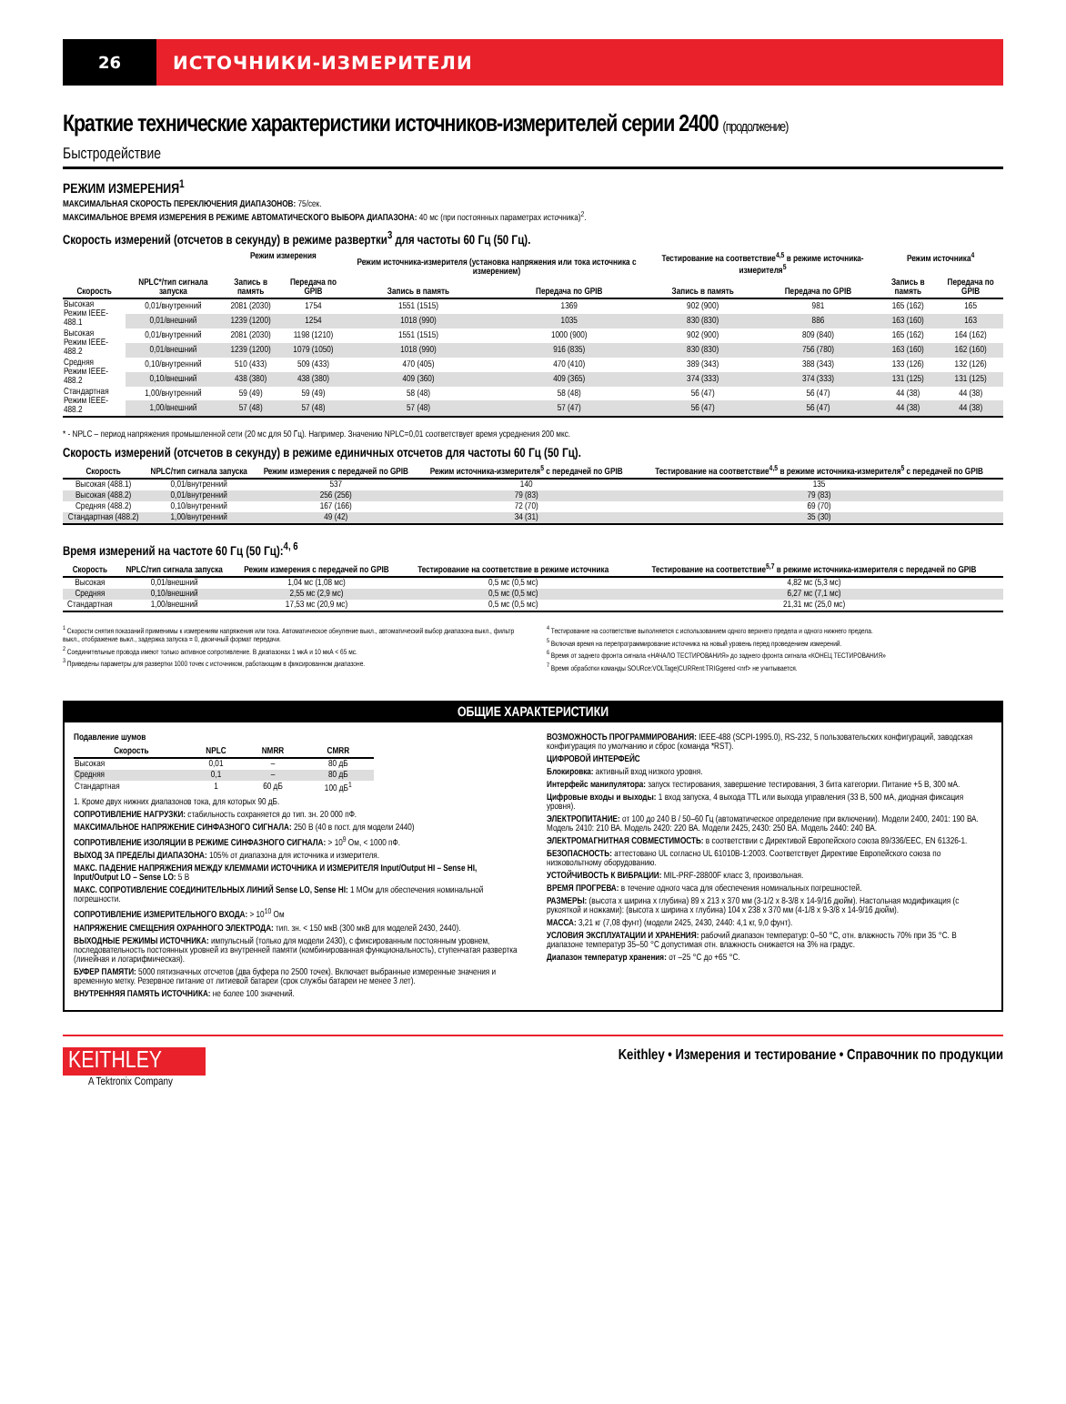26 ИСТОЧНИКИ-ИЗМЕРИТЕЛИ
Краткие технические характеристики источников-измерителей серии 2400 (продолжение)
Быстродействие
РЕЖИМ ИЗМЕРЕНИЯ<sup>1</sup>
МАКСИМАЛЬНАЯ СКОРОСТЬ ПЕРЕКЛЮЧЕНИЯ ДИАПАЗОНОВ: 75/сек.
МАКСИМАЛЬНОЕ ВРЕМЯ ИЗМЕРЕНИЯ В РЕЖИМЕ АВТОМАТИЧЕСКОГО ВЫБОРА ДИАПАЗОНА: 40 мс (при постоянных параметрах источника)<sup>2</sup>.
Скорость измерений (отсчетов в секунду) в режиме развертки<sup>3</sup> для частоты 60 Гц (50 Гц).
| | | Режим измерения | | Режим источника-измерителя (установка напряжения или тока источника с измерением) | | Тестирование на соответствие<sup>4,5</sup> в режиме источника-измерителя<sup>5</sup> | | Режим источника<sup>4</sup> | |
| --- | --- | --- | --- | --- | --- | --- | --- | --- | --- |
| Скорость | NPLC*/тип сигнала запуска | Запись в память | Передача по GPIB | Запись в память | Передача по GPIB | Запись в память | Передача по GPIB | Запись в память | Передача по GPIB |
| Высокая Режим IEEE-488.1 | 0,01/внутренний | 2081 (2030) | 1754 | 1551 (1515) | 1369 | 902 (900) | 981 | 165 (162) | 165 |
| | 0,01/внешний | 1239 (1200) | 1254 | 1018 (990) | 1035 | 830 (830) | 886 | 163 (160) | 163 |
| Высокая Режим IEEE-488.2 | 0,01/внутренний | 2081 (2030) | 1198 (1210) | 1551 (1515) | 1000 (900) | 902 (900) | 809 (840) | 165 (162) | 164 (162) |
| | 0,01/внешний | 1239 (1200) | 1079 (1050) | 1018 (990) | 916 (835) | 830 (830) | 756 (780) | 163 (160) | 162 (160) |
| Средняя Режим IEEE-488.2 | 0,10/внутренний | 510 (433) | 509 (433) | 470 (405) | 470 (410) | 389 (343) | 388 (343) | 133 (126) | 132 (126) |
| | 0,10/внешний | 438 (380) | 438 (380) | 409 (360) | 409 (365) | 374 (333) | 374 (333) | 131 (125) | 131 (125) |
| Стандартная Режим IEEE-488.2 | 1,00/внутренний | 59 (49) | 59 (49) | 58 (48) | 58 (48) | 56 (47) | 56 (47) | 44 (38) | 44 (38) |
| | 1,00/внешний | 57 (48) | 57 (48) | 57 (48) | 57 (47) | 56 (47) | 56 (47) | 44 (38) | 44 (38) |
* - NPLC – период напряжения промышленной сети (20 мс для 50 Гц). Например. Значению NPLC=0,01 соответствует время усреднения 200 мкс.
Скорость измерений (отсчетов в секунду) в режиме единичных отсчетов для частоты 60 Гц (50 Гц).
| Скорость | NPLC/тип сигнала запуска | Режим измерения с передачей по GPIB | Режим источника-измерителя<sup>5</sup> с передачей по GPIB | Тестирование на соответствие<sup>4,5</sup> в режиме источника-измерителя<sup>5</sup> с передачей по GPIB |
| --- | --- | --- | --- | --- |
| Высокая (488.1) | 0,01/внутренний | 537 | 140 | 135 |
| Высокая (488.2) | 0,01/внутренний | 256 (256) | 79 (83) | 79 (83) |
| Средняя (488.2) | 0,10/внутренний | 167 (166) | 72 (70) | 69 (70) |
| Стандартная (488.2) | 1,00/внутренний | 49 (42) | 34 (31) | 35 (30) |
Время измерений на частоте 60 Гц (50 Гц):<sup>4, 6</sup>
| Скорость | NPLC/тип сигнала запуска | Режим измерения с передачей по GPIB | Тестирование на соответствие в режиме источника | Тестирование на соответствие<sup>5,7</sup> в режиме источника-измерителя с передачей по GPIB |
| --- | --- | --- | --- | --- |
| Высокая | 0,01/внешний | 1,04 мс (1,08 мс) | 0,5 мс (0,5 мс) | 4,82 мс (5,3 мс) |
| Средняя | 0,10/внешний | 2,55 мс (2,9 мс) | 0,5 мс (0,5 мс) | 6,27 мс (7,1 мс) |
| Стандартная | 1,00/внешний | 17,53 мс (20,9 мс) | 0,5 мс (0,5 мс) | 21,31 мс (25,0 мс) |
<sup>1</sup> Скорости снятия показаний применимы к измерениям напряжения или тока. Автоматическое обнуление выкл., автоматический выбор диапазона выкл., фильтр выкл., отображение выкл., задержка запуска = 0, двоичный формат передачи.
<sup>2</sup> Соединительные провода имеют только активное сопротивление. В диапазонах 1 мкА и 10 мкА < 65 мс.
<sup>3</sup> Приведены параметры для развертки 1000 точек с источником, работающим в фиксированном диапазоне.
<sup>4</sup> Тестирование на соответствие выполняется с использованием одного верхнего предела и одного нижнего предела.
<sup>5</sup> Включая время на перепрограммирование источника на новый уровень перед проведением измерений.
<sup>6</sup> Время от заднего фронта сигнала «НАЧАЛО ТЕСТИРОВАНИЯ» до заднего фронта сигнала «КОНЕЦ ТЕСТИРОВАНИЯ»
<sup>7</sup> Время обработки команды SOURce:VOLTage|CURRent:TRIGgered <nrf> не учитывается.
ОБЩИЕ ХАРАКТЕРИСТИКИ
Подавление шумов
| Скорость | NPLC | NMRR | CMRR |
| --- | --- | --- | --- |
| Высокая | 0,01 | – | 80 дБ |
| Средняя | 0,1 | – | 80 дБ |
| Стандартная | 1 | 60 дБ | 100 дБ<sup>1</sup> |
1. Кроме двух нижних диапазонов тока, для которых 90 дБ.
СОПРОТИВЛЕНИЕ НАГРУЗКИ: стабильность сохраняется до тип. зн. 20 000 пФ.
МАКСИМАЛЬНОЕ НАПРЯЖЕНИЕ СИНФАЗНОГО СИГНАЛА: 250 В (40 в пост. для модели 2440)
СОПРОТИВЛЕНИЕ ИЗОЛЯЦИИ В РЕЖИМЕ СИНФАЗНОГО СИГНАЛА: > 10<sup>9</sup> Ом, < 1000 пФ.
ВЫХОД ЗА ПРЕДЕЛЫ ДИАПАЗОНА: 105% от диапазона для источника и измерителя.
МАКС. ПАДЕНИЕ НАПРЯЖЕНИЯ МЕЖДУ КЛЕММАМИ ИСТОЧНИКА И ИЗМЕРИТЕЛЯ Input/Output HI – Sense HI, Input/Output LO – Sense LO: 5 В
МАКС. СОПРОТИВЛЕНИЕ СОЕДИНИТЕЛЬНЫХ ЛИНИЙ Sense LO, Sense HI: 1 МОм для обеспечения номинальной погрешности.
СОПРОТИВЛЕНИЕ ИЗМЕРИТЕЛЬНОГО ВХОДА: > 10<sup>10</sup> Ом
НАПРЯЖЕНИЕ СМЕЩЕНИЯ ОХРАННОГО ЭЛЕКТРОДА: тип. зн. < 150 мкВ (300 мкВ для моделей 2430, 2440).
ВЫХОДНЫЕ РЕЖИМЫ ИСТОЧНИКА: импульсный (только для модели 2430), с фиксированным постоянным уровнем, последовательность постоянных уровней из внутренней памяти (комбинированная функциональность), ступенчатая развертка (линейная и логарифмическая).
БУФЕР ПАМЯТИ: 5000 пятизначных отсчетов (два буфера по 2500 точек). Включает выбранные измеренные значения и временную метку. Резервное питание от литиевой батареи (срок службы батареи не менее 3 лет).
ВНУТРЕННЯЯ ПАМЯТЬ ИСТОЧНИКА: не более 100 значений.
ВОЗМОЖНОСТЬ ПРОГРАММИРОВАНИЯ: IEEE-488 (SCPI-1995.0), RS-232, 5 пользовательских конфигураций, заводская конфигурация по умолчанию и сброс (команда *RST).
ЦИФРОВОЙ ИНТЕРФЕЙС
Блокировка: активный вход низкого уровня.
Интерфейс манипулятора: запуск тестирования, завершение тестирования, 3 бита категории. Питание +5 В, 300 мА.
Цифровые входы и выходы: 1 вход запуска, 4 выхода TTL или выхода управления (33 В, 500 мА, диодная фиксация уровня).
ЭЛЕКТРОПИТАНИЕ: от 100 до 240 В / 50–60 Гц (автоматическое определение при включении). Модели 2400, 2401: 190 ВА. Модель 2410: 210 ВА. Модель 2420: 220 ВА. Модели 2425, 2430: 250 ВА. Модель 2440: 240 ВА.
ЭЛЕКТРОМАГНИТНАЯ СОВМЕСТИМОСТЬ: в соответствии с Директивой Европейского союза 89/336/EEC, EN 61326-1.
БЕЗОПАСНОСТЬ: аттестовано UL согласно UL 61010B-1:2003. Соответствует Директиве Европейского союза по низковольтному оборудованию.
УСТОЙЧИВОСТЬ К ВИБРАЦИИ: MIL-PRF-28800F класс 3, произвольная.
ВРЕМЯ ПРОГРЕВА: в течение одного часа для обеспечения номинальных погрешностей.
РАЗМЕРЫ: (высота x ширина x глубина) 89 x 213 x 370 мм (3-1/2 x 8-3/8 x 14-9/16 дюйм). Настольная модификация (с рукояткой и ножками): (высота x ширина x глубина) 104 x 238 x 370 мм (4-1/8 x 9-3/8 x 14-9/16 дюйм).
МАССА: 3,21 кг (7,08 фунт) (модели 2425, 2430, 2440: 4,1 кг, 9,0 фунт).
УСЛОВИЯ ЭКСПЛУАТАЦИИ И ХРАНЕНИЯ: рабочий диапазон температур: 0–50 °C, отн. влажность 70% при 35 °C. В диапазоне температур 35–50 °C допустимая отн. влажность снижается на 3% на градус.
Диапазон температур хранения: от –25 °C до +65 °C.
KEITHLEY
A Tektronix Company
Keithley • Измерения и тестирование • Справочник по продукции